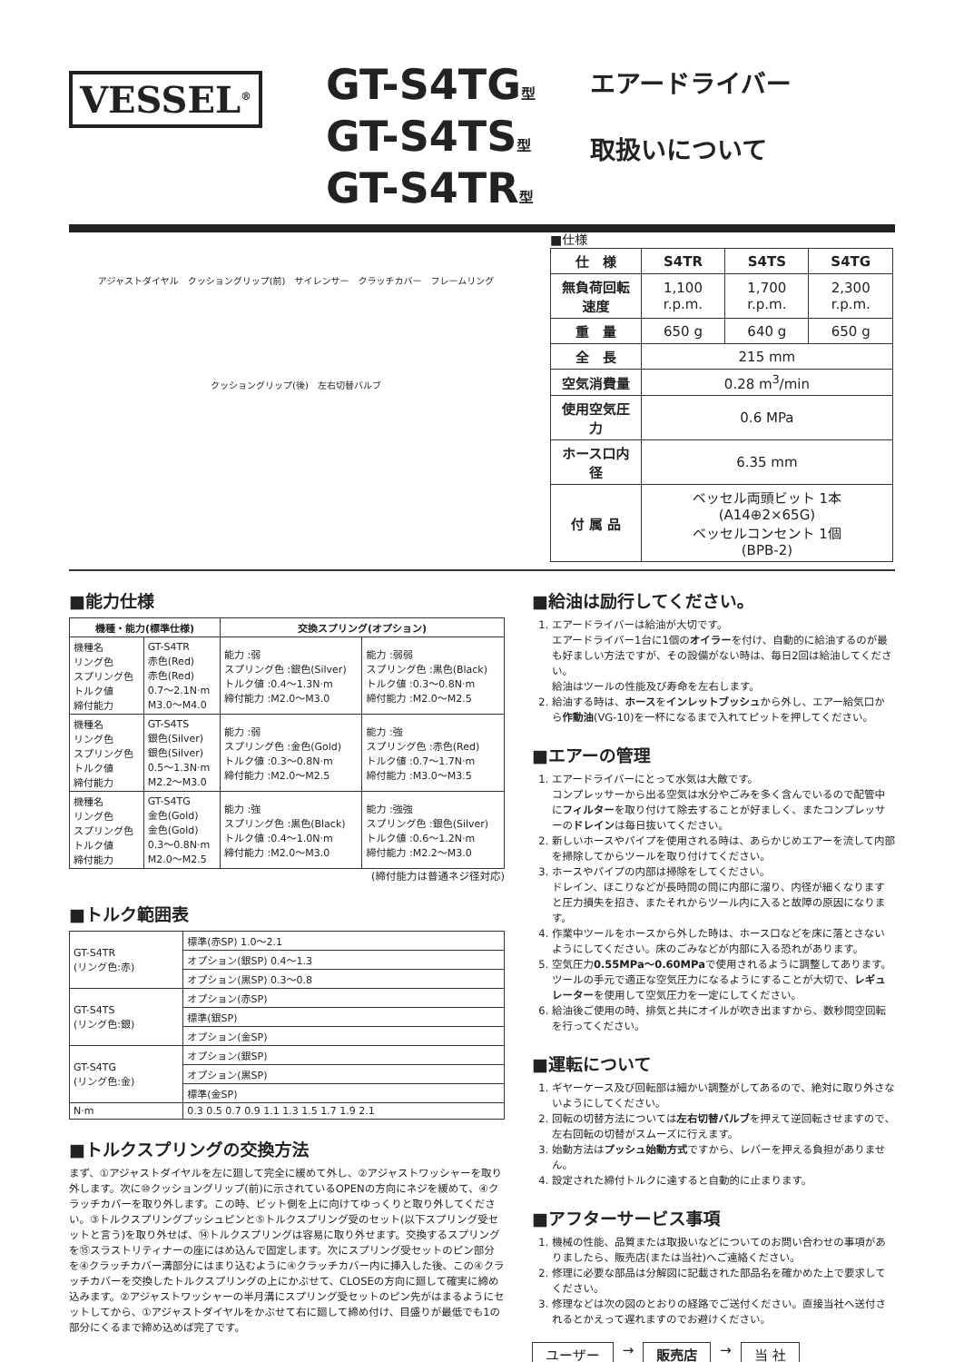VESSEL<sup>®</sup>
GT-S4TG型
GT-S4TS型
GT-S4TR型
エアードライバー
取扱いについて
アジャストダイヤル クッショングリップ(前) サイレンサー クラッチカバー フレームリング クッショングリップ(後) 左右切替バルブ
■仕様
| 仕 様 | S4TR | S4TS | S4TG |
| --- | --- | --- | --- |
| 無負荷回転速度 | 1,100 r.p.m. | 1,700 r.p.m. | 2,300 r.p.m. |
| 重 量 | 650 g | 640 g | 650 g |
| 全 長 | 215 mm | | |
| 空気消費量 | 0.28 m<sup>3</sup>/min | | |
| 使用空気圧力 | 0.6 MPa | | |
| ホース口内径 | 6.35 mm | | |
| 付 属 品 | ベッセル両頭ビット 1本 (A14⊕2×65G) ベッセルコンセント 1個 (BPB-2) | | |
■能力仕様
| 機種・能力(標準仕様) | | 交換スプリング(オプション) | |
| --- | --- | --- | --- |
| 機種名 リング色 スプリング色 トルク値 締付能力 | GT-S4TR 赤色(Red) 赤色(Red) 0.7～2.1N·m M3.0～M4.0 | 能力 :弱 スプリング色 :銀色(Silver) トルク値 :0.4～1.3N·m 締付能力 :M2.0～M3.0 | 能力 :弱弱 スプリング色 :黒色(Black) トルク値 :0.3～0.8N·m 締付能力 :M2.0～M2.5 |
| 機種名 リング色 スプリング色 トルク値 締付能力 | GT-S4TS 銀色(Silver) 銀色(Silver) 0.5～1.3N·m M2.2～M3.0 | 能力 :弱 スプリング色 :金色(Gold) トルク値 :0.3～0.8N·m 締付能力 :M2.0～M2.5 | 能力 :強 スプリング色 :赤色(Red) トルク値 :0.7～1.7N·m 締付能力 :M3.0～M3.5 |
| 機種名 リング色 スプリング色 トルク値 締付能力 | GT-S4TG 金色(Gold) 金色(Gold) 0.3～0.8N·m M2.0～M2.5 | 能力 :強 スプリング色 :黒色(Black) トルク値 :0.4～1.0N·m 締付能力 :M2.0～M3.0 | 能力 :強強 スプリング色 :銀色(Silver) トルク値 :0.6～1.2N·m 締付能力 :M2.2～M3.0 |
(締付能力は普通ネジ径対応)
■トルク範囲表
| GT-S4TR (リング色:赤) | 標準(赤SP) 1.0～2.1 |
| | オプション(銀SP) 0.4～1.3 |
| | オプション(黒SP) 0.3～0.8 |
| GT-S4TS (リング色:銀) | オプション(赤SP) |
| | 標準(銀SP) |
| | オプション(金SP) |
| GT-S4TG (リング色:金) | オプション(銀SP) |
| | オプション(黒SP) |
| | 標準(金SP) |
| N·m | 0.3 0.5 0.7 0.9 1.1 1.3 1.5 1.7 1.9 2.1 |
■トルクスプリングの交換方法
まず、①アジャストダイヤルを左に廻して完全に緩めて外し、②アジャストワッシャーを取り外します。次に⑩クッショングリップ(前)に示されているOPENの方向にネジを緩めて、④クラッチカバーを取り外します。この時、ビット側を上に向けてゆっくりと取り外してください。③トルクスプリングプッシュピンと⑤トルクスプリング受のセット(以下スプリング受セットと言う)を取り外せば、⑭トルクスプリングは容易に取り外せます。交換するスプリングを⑮スラストリティナーの座にはめ込んで固定します。次にスプリング受セットのピン部分を④クラッチカバー溝部分にはまり込むように④クラッチカバー内に挿入した後、この④クラッチカバーを交換したトルクスプリングの上にかぶせて、CLOSEの方向に廻して確実に締め込みます。②アジャストワッシャーの半月溝にスプリング受セットのピン先がはまるようにセットしてから、①アジャストダイヤルをかぶせて右に廻して締め付け、目盛りが最低でも1の部分にくるまで締め込めば完了です。
■給油は励行してください。
1. エアードライバーは給油が大切です。
エアードライバー1台に1個のオイラーを付け、自動的に給油するのが最も好ましい方法ですが、その設備がない時は、毎日2回は給油してください。
給油はツールの性能及び寿命を左右します。
2. 給油する時は、ホースをインレットブッシュから外し、エアー給気口から作動油(VG-10)を一杯になるまで入れてピットを押してください。
■エアーの管理
1. エアードライバーにとって水気は大敵です。
コンプレッサーから出る空気は水分やごみを多く含んでいるので配管中にフィルターを取り付けて除去することが好ましく、またコンプレッサーのドレインは毎日抜いてください。
2. 新しいホースやパイプを使用される時は、あらかじめエアーを流して内部を掃除してからツールを取り付けてください。
3. ホースやパイプの内部は掃除をしてください。
ドレイン、ほこりなどが長時間の間に内部に溜り、内径が細くなりますと圧力損失を招き、またそれからツール内に入ると故障の原因になります。
4. 作業中ツールをホースから外した時は、ホース口などを床に落とさないようにしてください。床のごみなどが内部に入る恐れがあります。
5. 空気圧力0.55MPa～0.60MPaで使用されるように調整してあります。
ツールの手元で適正な空気圧力になるようにすることが大切で、レギュレーターを使用して空気圧力を一定にしてください。
6. 給油後ご使用の時、排気と共にオイルが吹き出ますから、数秒間空回転を行ってください。
■運転について
1. ギヤーケース及び回転部は細かい調整がしてあるので、絶対に取り外さないようにしてください。
2. 回転の切替方法については左右切替バルブを押えて逆回転させますので、左右回転の切替がスムーズに行えます。
3. 始動方法はプッシュ始動方式ですから、レバーを押える負担がありません。
4. 設定された締付トルクに達すると自動的に止まります。
■アフターサービス事項
1. 機械の性能、品質または取扱いなどについてのお問い合わせの事項がありましたら、販売店(または当社)へご連絡ください。
2. 修理に必要な部品は分解図に記載された部品名を確かめた上で要求してください。
3. 修理などは次の図のとおりの経路でご送付ください。直接当社へ送付されるとかえって遅れますのでお避けください。
ユーザー → 販売店 → 当 社